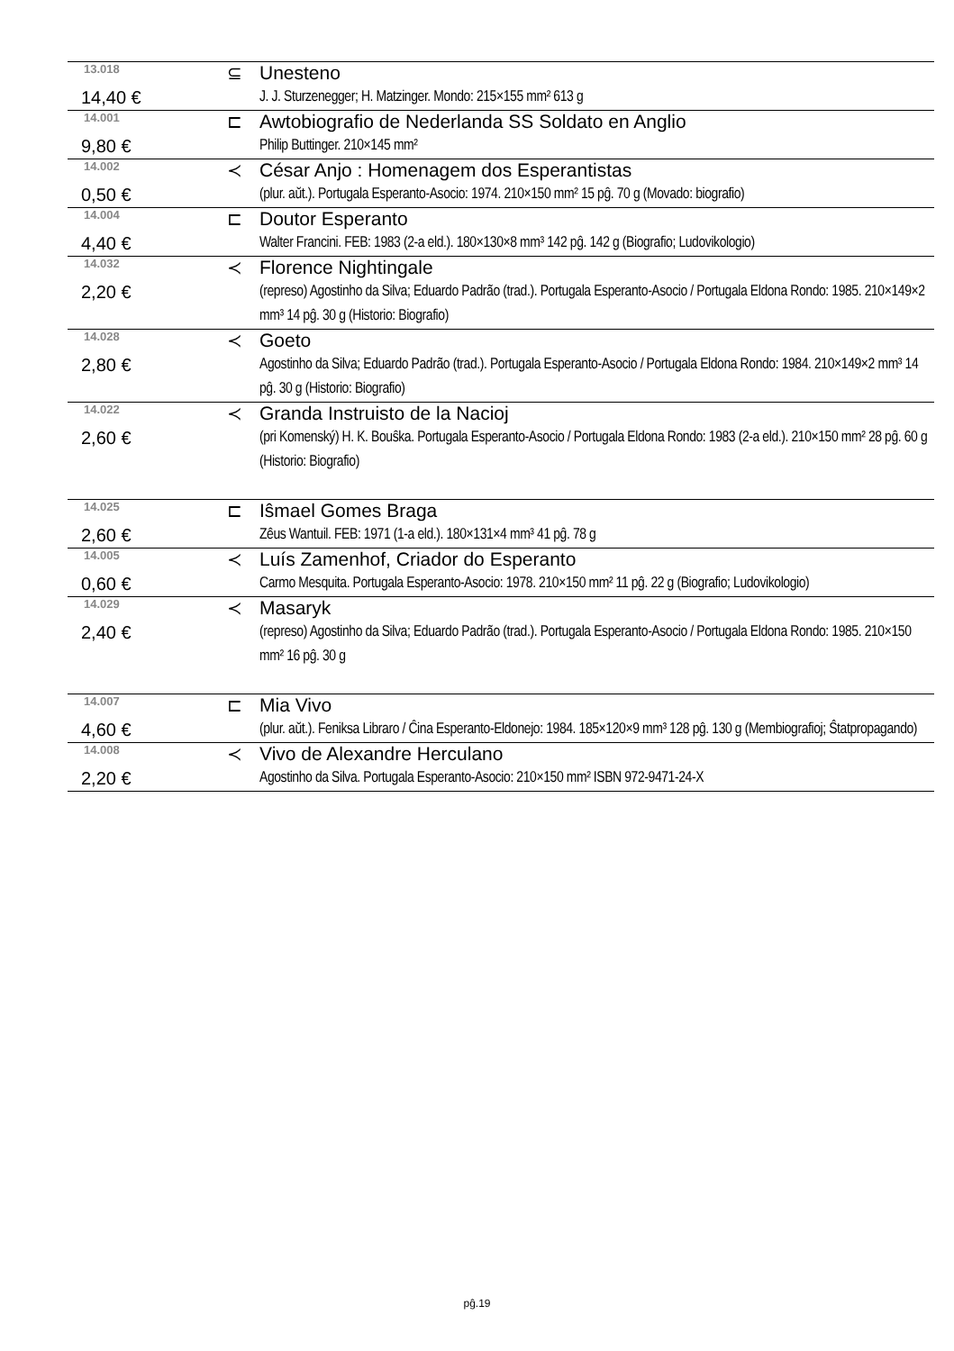| 13.018 | ⊆ | Unesteno |
| 14,40 € | | J. J. Sturzenegger; H. Matzinger. Mondo: 215×155 mm² 613 g |
| 14.001 | ⊏ | Awtobiografio de Nederlanda SS Soldato en Anglio |
| 9,80 € | | Philip Buttinger. 210×145 mm² |
| 14.002 | ≺ | César Anjo : Homenagem dos Esperantistas |
| 0,50 € | | (plur. aŭt.). Portugala Esperanto-Asocio: 1974. 210×150 mm² 15 pĝ. 70 g (Movado: biografio) |
| 14.004 | ⊏ | Doutor Esperanto |
| 4,40 € | | Walter Francini. FEB: 1983 (2-a eld.). 180×130×8 mm³ 142 pĝ. 142 g (Biografio; Ludovikologio) |
| 14.032 | ≺ | Florence Nightingale |
| 2,20 € | | (represo) Agostinho da Silva; Eduardo Padrão (trad.). Portugala Esperanto-Asocio / Portugala Eldona Rondo: 1985. 210×149×2 mm³ 14 pĝ. 30 g (Historio: Biografio) |
| 14.028 | ≺ | Goeto |
| 2,80 € | | Agostinho da Silva; Eduardo Padrão (trad.). Portugala Esperanto-Asocio / Portugala Eldona Rondo: 1984. 210×149×2 mm³ 14 pĝ. 30 g (Historio: Biografio) |
| 14.022 | ≺ | Granda Instruisto de la Nacioj |
| 2,60 € | | (pri Komenský) H. K. Bouŝka. Portugala Esperanto-Asocio / Portugala Eldona Rondo: 1983 (2-a eld.). 210×150 mm² 28 pĝ. 60 g (Historio: Biografio) |
| 14.025 | ⊏ | Iŝmael Gomes Braga |
| 2,60 € | | Zêus Wantuil. FEB: 1971 (1-a eld.). 180×131×4 mm³ 41 pĝ. 78 g |
| 14.005 | ≺ | Luís Zamenhof, Criador do Esperanto |
| 0,60 € | | Carmo Mesquita. Portugala Esperanto-Asocio: 1978. 210×150 mm² 11 pĝ. 22 g (Biografio; Ludovikologio) |
| 14.029 | ≺ | Masaryk |
| 2,40 € | | (represo) Agostinho da Silva; Eduardo Padrão (trad.). Portugala Esperanto-Asocio / Portugala Eldona Rondo: 1985. 210×150 mm² 16 pĝ. 30 g |
| 14.007 | ⊏ | Mia Vivo |
| 4,60 € | | (plur. aŭt.). Feniksa Libraro / Ĉina Esperanto-Eldonejo: 1984. 185×120×9 mm³ 128 pĝ. 130 g (Membiografioj; Ŝtatpropagando) |
| 14.008 | ≺ | Vivo de Alexandre Herculano |
| 2,20 € | | Agostinho da Silva. Portugala Esperanto-Asocio: 210×150 mm² ISBN 972-9471-24-X |
pĝ.19